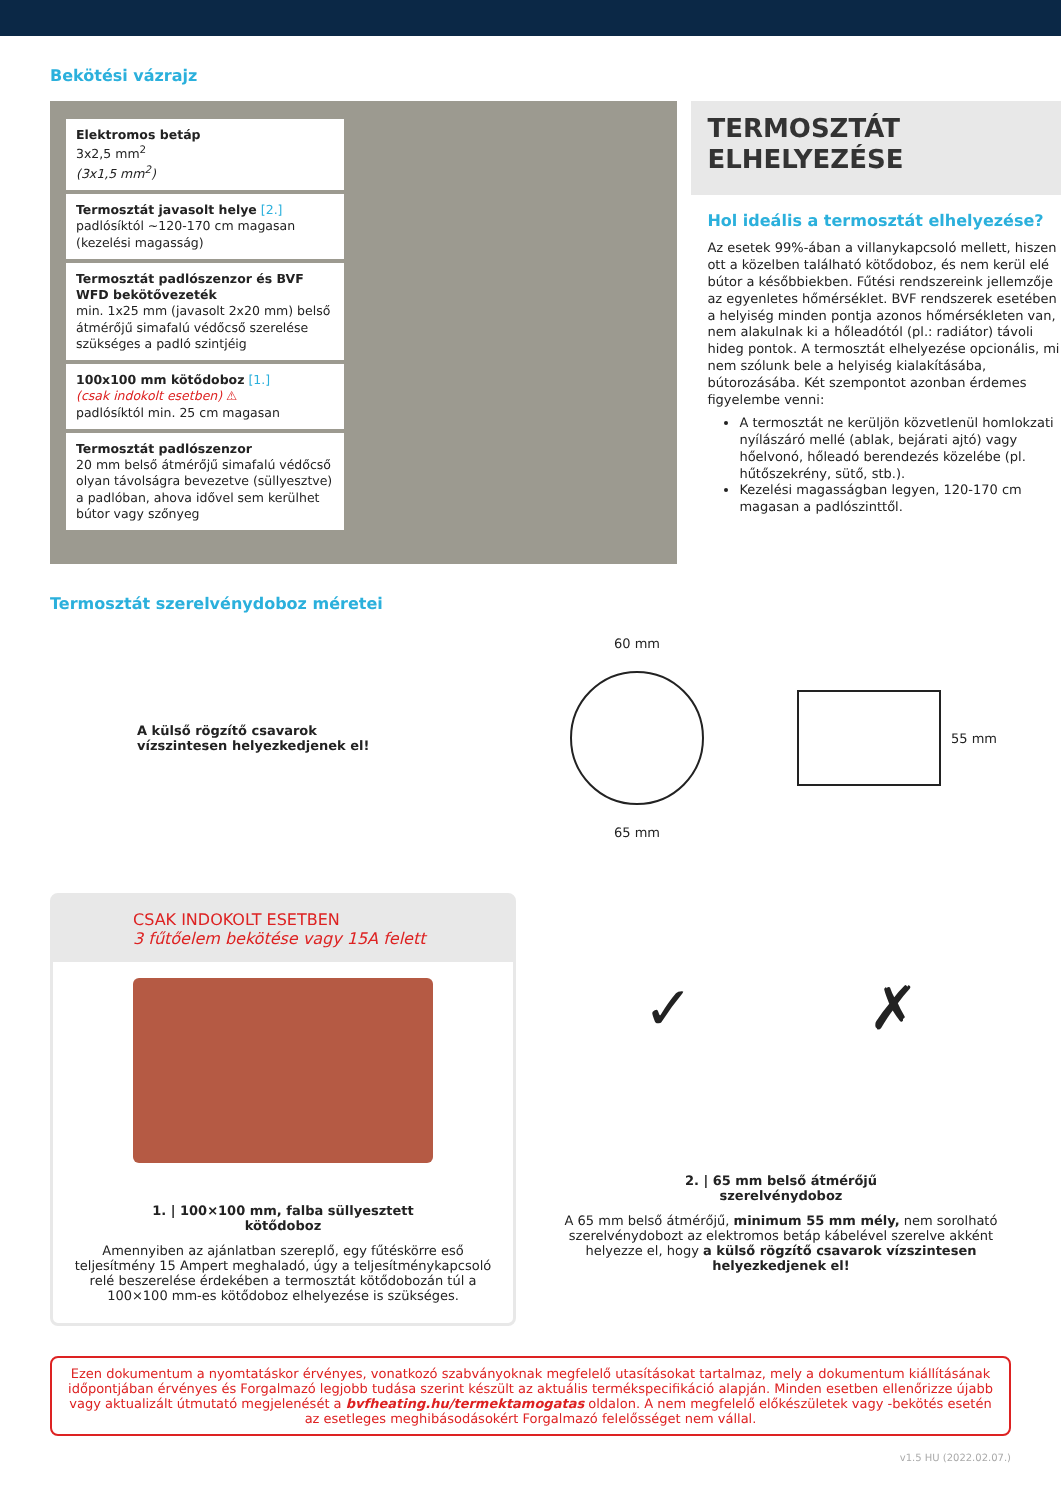Bekötési vázrajz
Elektromos betáp
3x2,5 mm<sup>2</sup>
(3x1,5 mm<sup>2</sup>)
Termosztát javasolt helye [2.]
padlósíktól ~120-170 cm magasan (kezelési magasság)
Termosztát padlószenzor és BVF WFD bekötővezeték
min. 1x25 mm (javasolt 2x20 mm) belső átmérőjű simafalú védőcső szerelése szükséges a padló szintjéig
100x100 mm kötődoboz [1.]
(csak indokolt esetben) ⚠
padlósíktól min. 25 cm magasan
Termosztát padlószenzor
20 mm belső átmérőjű simafalú védőcső olyan távolságra bevezetve (süllyesztve) a padlóban, ahova idővel sem kerülhet bútor vagy szőnyeg
TERMOSZTÁT
ELHELYEZÉSE
Hol ideális a termosztát elhelyezése?
Az esetek 99%-ában a villanykapcsoló mellett, hiszen ott a közelben található kötődoboz, és nem kerül elé bútor a későbbiekben. Fűtési rendszereink jellemzője az egyenletes hőmérséklet. BVF rendszerek esetében a helyiség minden pontja azonos hőmérsékleten van, nem alakulnak ki a hőleadótól (pl.: radiátor) távoli hideg pontok. A termosztát elhelyezése opcionális, mi nem szólunk bele a helyiség kialakításába, bútorozásába. Két szempontot azonban érdemes figyelembe venni:
A termosztát ne kerüljön közvetlenül homlokzati nyílászáró mellé (ablak, bejárati ajtó) vagy hőelvonó, hőleadó berendezés közelébe (pl. hűtőszekrény, sütő, stb.).
Kezelési magasságban legyen, 120-170 cm magasan a padlószinttől.
Termosztát szerelvénydoboz méretei
A külső rögzítő csavarok
vízszintesen helyezkedjenek el!
60 mm
65 mm
55 mm
CSAK INDOKOLT ESETBEN
3 fűtőelem bekötése vagy 15A felett
1. | 100×100 mm, falba süllyesztett
kötődoboz
Amennyiben az ajánlatban szereplő, egy fűtéskörre eső teljesítmény 15 Ampert meghaladó, úgy a teljesítménykapcsoló relé beszerelése érdekében a termosztát kötődobozán túl a 100×100 mm-es kötődoboz elhelyezése is szükséges.
✓ ✗
2. | 65 mm belső átmérőjű
szerelvénydoboz
A 65 mm belső átmérőjű, minimum 55 mm mély, nem sorolható szerelvénydobozt az elektromos betáp kábelével szerelve akként helyezze el, hogy a külső rögzítő csavarok vízszintesen helyezkedjenek el!
Ezen dokumentum a nyomtatáskor érvényes, vonatkozó szabványoknak megfelelő utasításokat tartalmaz, mely a dokumentum kiállításának időpontjában érvényes és Forgalmazó legjobb tudása szerint készült az aktuális termékspecifikáció alapján. Minden esetben ellenőrizze újabb vagy aktualizált útmutató megjelenését a bvfheating.hu/termektamogatas oldalon. A nem megfelelő előkészületek vagy -bekötés esetén az esetleges meghibásodásokért Forgalmazó felelősséget nem vállal.
v1.5 HU (2022.02.07.)